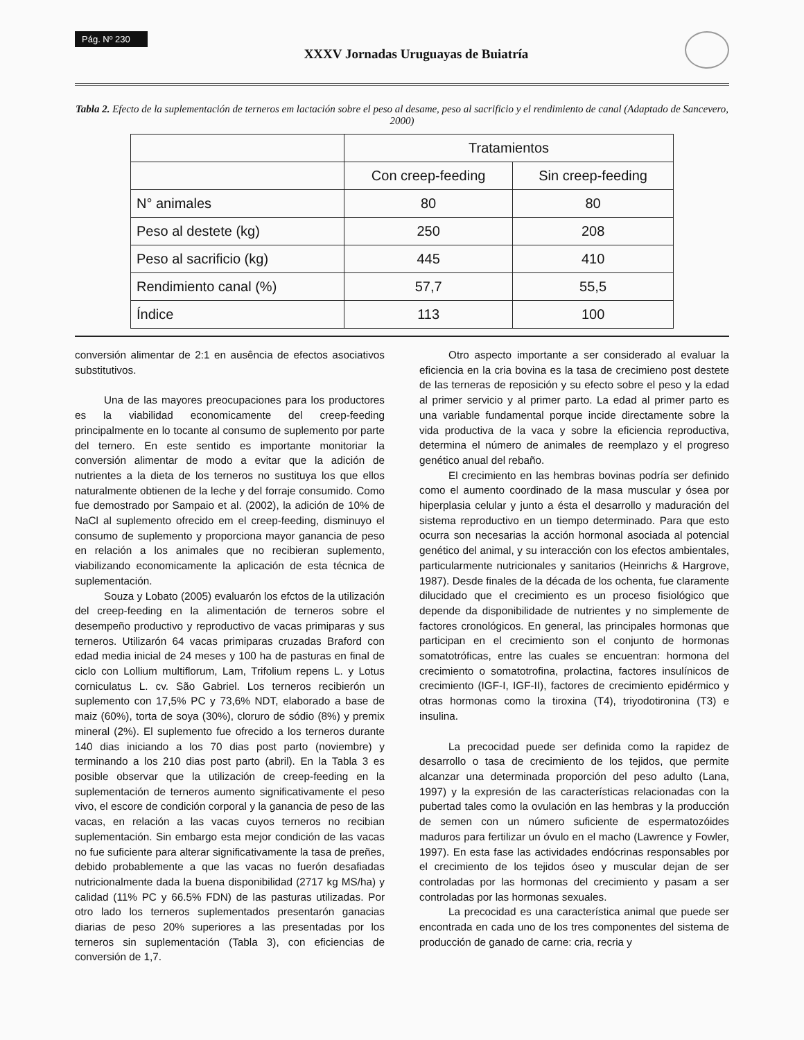Pág. Nº 230
XXXV Jornadas Uruguayas de Buiatría
Tabla 2. Efecto de la suplementación de terneros em lactación sobre el peso al desame, peso al sacrificio y el rendimiento de canal (Adaptado de Sancevero, 2000)
| | Tratamientos | |
| --- | --- | --- |
| | Con creep-feeding | Sin creep-feeding |
| N° animales | 80 | 80 |
| Peso al destete (kg) | 250 | 208 |
| Peso al sacrificio (kg) | 445 | 410 |
| Rendimiento canal (%) | 57,7 | 55,5 |
| Índice | 113 | 100 |
conversión alimentar de 2:1 en ausência de efectos asociativos substitutivos.
Una de las mayores preocupaciones para los productores es la viabilidad economicamente del creep-feeding principalmente en lo tocante al consumo de suplemento por parte del ternero. En este sentido es importante monitoriar la conversión alimentar de modo a evitar que la adición de nutrientes a la dieta de los terneros no sustituya los que ellos naturalmente obtienen de la leche y del forraje consumido. Como fue demostrado por Sampaio et al. (2002), la adición de 10% de NaCl al suplemento ofrecido em el creep-feeding, disminuyo el consumo de suplemento y proporciona mayor ganancia de peso en relación a los animales que no recibieran suplemento, viabilizando economicamente la aplicación de esta técnica de suplementación.
Souza y Lobato (2005) evaluarón los efctos de la utilización del creep-feeding en la alimentación de terneros sobre el desempeño productivo y reproductivo de vacas primiparas y sus terneros. Utilizarón 64 vacas primiparas cruzadas Braford con edad media inicial de 24 meses y 100 ha de pasturas en final de ciclo con Lollium multiflorum, Lam, Trifolium repens L. y Lotus corniculatus L. cv. São Gabriel. Los terneros recibierón un suplemento con 17,5% PC y 73,6% NDT, elaborado a base de maiz (60%), torta de soya (30%), cloruro de sódio (8%) y premix mineral (2%). El suplemento fue ofrecido a los terneros durante 140 dias iniciando a los 70 dias post parto (noviembre) y terminando a los 210 dias post parto (abril). En la Tabla 3 es posible observar que la utilización de creep-feeding en la suplementación de terneros aumento significativamente el peso vivo, el escore de condición corporal y la ganancia de peso de las vacas, en relación a las vacas cuyos terneros no recibian suplementación. Sin embargo esta mejor condición de las vacas no fue suficiente para alterar significativamente la tasa de preñes, debido probablemente a que las vacas no fuerón desafiadas nutricionalmente dada la buena disponibilidad (2717 kg MS/ha) y calidad (11% PC y 66.5% FDN) de las pasturas utilizadas. Por otro lado los terneros suplementados presentarón ganacias diarias de peso 20% superiores a las presentadas por los terneros sin suplementación (Tabla 3), con eficiencias de conversión de 1,7.
Otro aspecto importante a ser considerado al evaluar la eficiencia en la cria bovina es la tasa de crecimieno post destete de las terneras de reposición y su efecto sobre el peso y la edad al primer servicio y al primer parto. La edad al primer parto es una variable fundamental porque incide directamente sobre la vida productiva de la vaca y sobre la eficiencia reproductiva, determina el número de animales de reemplazo y el progreso genético anual del rebaño.
El crecimiento en las hembras bovinas podría ser definido como el aumento coordinado de la masa muscular y ósea por hiperplasia celular y junto a ésta el desarrollo y maduración del sistema reproductivo en un tiempo determinado. Para que esto ocurra son necesarias la acción hormonal asociada al potencial genético del animal, y su interacción con los efectos ambientales, particularmente nutricionales y sanitarios (Heinrichs & Hargrove, 1987). Desde finales de la década de los ochenta, fue claramente dilucidado que el crecimiento es un proceso fisiológico que depende da disponibilidade de nutrientes y no simplemente de factores cronológicos. En general, las principales hormonas que participan en el crecimiento son el conjunto de hormonas somatotróficas, entre las cuales se encuentran: hormona del crecimiento o somatotrofina, prolactina, factores insulínicos de crecimiento (IGF-I, IGF-II), factores de crecimiento epidérmico y otras hormonas como la tiroxina (T4), triyodotironina (T3) e insulina.
La precocidad puede ser definida como la rapidez de desarrollo o tasa de crecimiento de los tejidos, que permite alcanzar una determinada proporción del peso adulto (Lana, 1997) y la expresión de las características relacionadas con la pubertad tales como la ovulación en las hembras y la producción de semen con un número suficiente de espermatozóides maduros para fertilizar un óvulo en el macho (Lawrence y Fowler, 1997). En esta fase las actividades endócrinas responsables por el crecimiento de los tejidos óseo y muscular dejan de ser controladas por las hormonas del crecimiento y pasam a ser controladas por las hormonas sexuales.
La precocidad es una característica animal que puede ser encontrada en cada uno de los tres componentes del sistema de producción de ganado de carne: cria, recria y